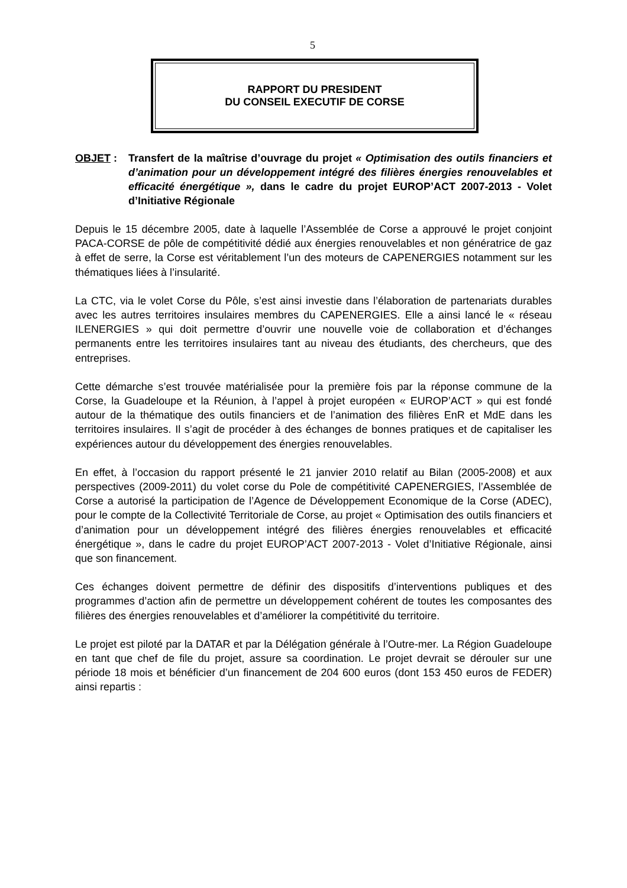5
RAPPORT DU PRESIDENT
DU CONSEIL EXECUTIF DE CORSE
OBJET : Transfert de la maîtrise d’ouvrage du projet « Optimisation des outils financiers et d’animation pour un développement intégré des filières énergies renouvelables et efficacité énergétique », dans le cadre du projet EUROP’ACT 2007-2013 - Volet d’Initiative Régionale
Depuis le 15 décembre 2005, date à laquelle l’Assemblée de Corse a approuvé le projet conjoint PACA-CORSE de pôle de compétitivité dédié aux énergies renouvelables et non génératrice de gaz à effet de serre, la Corse est véritablement l’un des moteurs de CAPENERGIES notamment sur les thématiques liées à l’insularité.
La CTC, via le volet Corse du Pôle, s’est ainsi investie dans l’élaboration de partenariats durables avec les autres territoires insulaires membres du CAPENERGIES. Elle a ainsi lancé le « réseau ILENERGIES » qui doit permettre d’ouvrir une nouvelle voie de collaboration et d’échanges permanents entre les territoires insulaires tant au niveau des étudiants, des chercheurs, que des entreprises.
Cette démarche s’est trouvée matérialisée pour la première fois par la réponse commune de la Corse, la Guadeloupe et la Réunion, à l’appel à projet européen « EUROP’ACT » qui est fondé autour de la thématique des outils financiers et de l’animation des filières EnR et MdE dans les territoires insulaires. Il s’agit de procéder à des échanges de bonnes pratiques et de capitaliser les expériences autour du développement des énergies renouvelables.
En effet, à l’occasion du rapport présenté le 21 janvier 2010 relatif au Bilan (2005-2008) et aux perspectives (2009-2011) du volet corse du Pole de compétitivité CAPENERGIES, l’Assemblée de Corse a autorisé la participation de l’Agence de Développement Economique de la Corse (ADEC), pour le compte de la Collectivité Territoriale de Corse, au projet « Optimisation des outils financiers et d’animation pour un développement intégré des filières énergies renouvelables et efficacité énergétique », dans le cadre du projet EUROP’ACT 2007-2013 - Volet d’Initiative Régionale, ainsi que son financement.
Ces échanges doivent permettre de définir des dispositifs d’interventions publiques et des programmes d’action afin de permettre un développement cohérent de toutes les composantes des filières des énergies renouvelables et d’améliorer la compétitivité du territoire.
Le projet est piloté par la DATAR et par la Délégation générale à l’Outre-mer. La Région Guadeloupe en tant que chef de file du projet, assure sa coordination. Le projet devrait se dérouler sur une période 18 mois et bénéficier d’un financement de 204 600 euros (dont 153 450 euros de FEDER) ainsi repartis :